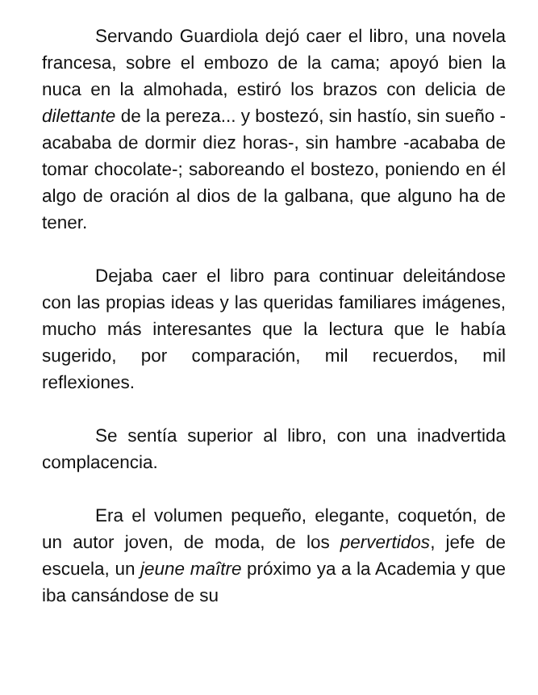Servando Guardiola dejó caer el libro, una novela francesa, sobre el embozo de la cama; apoyó bien la nuca en la almohada, estiró los brazos con delicia de dilettante de la pereza... y bostezó, sin hastío, sin sueño -acababa de dormir diez horas-, sin hambre -acababa de tomar chocolate-; saboreando el bostezo, poniendo en él algo de oración al dios de la galbana, que alguno ha de tener.
Dejaba caer el libro para continuar deleitándose con las propias ideas y las queridas familiares imágenes, mucho más interesantes que la lectura que le había sugerido, por comparación, mil recuerdos, mil reflexiones.
Se sentía superior al libro, con una inadvertida complacencia.
Era el volumen pequeño, elegante, coquetón, de un autor joven, de moda, de los pervertidos, jefe de escuela, un jeune maître próximo ya a la Academia y que iba cansándose de su